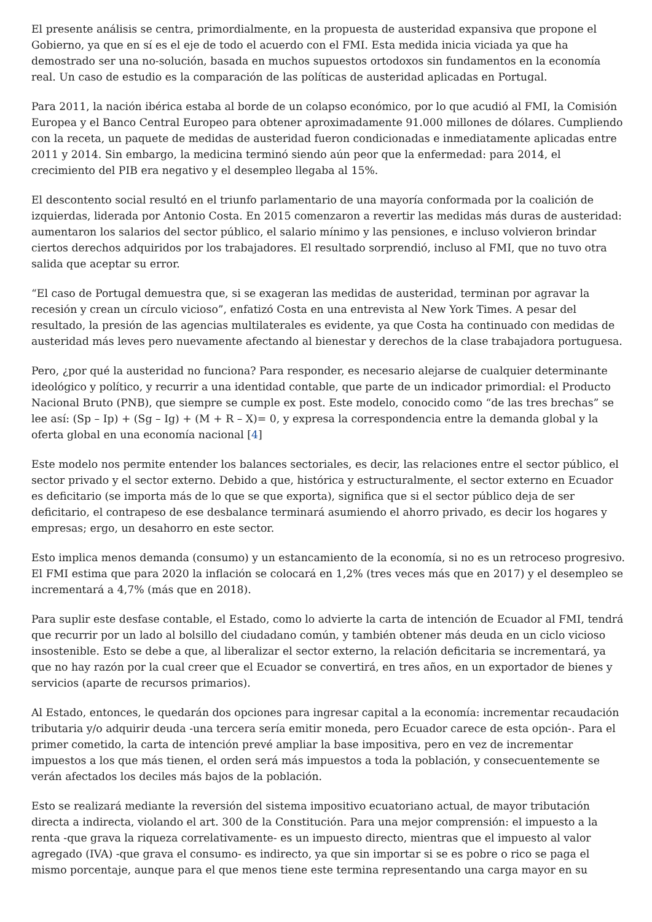El presente análisis se centra, primordialmente, en la propuesta de austeridad expansiva que propone el Gobierno, ya que en sí es el eje de todo el acuerdo con el FMI. Esta medida inicia viciada ya que ha demostrado ser una no-solución, basada en muchos supuestos ortodoxos sin fundamentos en la economía real. Un caso de estudio es la comparación de las políticas de austeridad aplicadas en Portugal.
Para 2011, la nación ibérica estaba al borde de un colapso económico, por lo que acudió al FMI, la Comisión Europea y el Banco Central Europeo para obtener aproximadamente 91.000 millones de dólares. Cumpliendo con la receta, un paquete de medidas de austeridad fueron condicionadas e inmediatamente aplicadas entre 2011 y 2014. Sin embargo, la medicina terminó siendo aún peor que la enfermedad: para 2014, el crecimiento del PIB era negativo y el desempleo llegaba al 15%.
El descontento social resultó en el triunfo parlamentario de una mayoría conformada por la coalición de izquierdas, liderada por Antonio Costa. En 2015 comenzaron a revertir las medidas más duras de austeridad: aumentaron los salarios del sector público, el salario mínimo y las pensiones, e incluso volvieron brindar ciertos derechos adquiridos por los trabajadores. El resultado sorprendió, incluso al FMI, que no tuvo otra salida que aceptar su error.
“El caso de Portugal demuestra que, si se exageran las medidas de austeridad, terminan por agravar la recesión y crean un círculo vicioso”, enfatizó Costa en una entrevista al New York Times. A pesar del resultado, la presión de las agencias multilaterales es evidente, ya que Costa ha continuado con medidas de austeridad más leves pero nuevamente afectando al bienestar y derechos de la clase trabajadora portuguesa.
Pero, ¿por qué la austeridad no funciona? Para responder, es necesario alejarse de cualquier determinante ideológico y político, y recurrir a una identidad contable, que parte de un indicador primordial: el Producto Nacional Bruto (PNB), que siempre se cumple ex post. Este modelo, conocido como “de las tres brechas” se lee así: (Sp – Ip) + (Sg – Ig) + (M + R – X)= 0, y expresa la correspondencia entre la demanda global y la oferta global en una economía nacional [4]
Este modelo nos permite entender los balances sectoriales, es decir, las relaciones entre el sector público, el sector privado y el sector externo. Debido a que, histórica y estructuralmente, el sector externo en Ecuador es deficitario (se importa más de lo que se que exporta), significa que si el sector público deja de ser deficitario, el contrapeso de ese desbalance terminará asumiendo el ahorro privado, es decir los hogares y empresas; ergo, un desahorro en este sector.
Esto implica menos demanda (consumo) y un estancamiento de la economía, si no es un retroceso progresivo. El FMI estima que para 2020 la inflación se colocará en 1,2% (tres veces más que en 2017) y el desempleo se incrementará a 4,7% (más que en 2018).
Para suplir este desfase contable, el Estado, como lo advierte la carta de intención de Ecuador al FMI, tendrá que recurrir por un lado al bolsillo del ciudadano común, y también obtener más deuda en un ciclo vicioso insostenible. Esto se debe a que, al liberalizar el sector externo, la relación deficitaria se incrementará, ya que no hay razón por la cual creer que el Ecuador se convertirá, en tres años, en un exportador de bienes y servicios (aparte de recursos primarios).
Al Estado, entonces, le quedarán dos opciones para ingresar capital a la economía: incrementar recaudación tributaria y/o adquirir deuda -una tercera sería emitir moneda, pero Ecuador carece de esta opción-. Para el primer cometido, la carta de intención prevé ampliar la base impositiva, pero en vez de incrementar impuestos a los que más tienen, el orden será más impuestos a toda la población, y consecuentemente se verán afectados los deciles más bajos de la población.
Esto se realizará mediante la reversión del sistema impositivo ecuatoriano actual, de mayor tributación directa a indirecta, violando el art. 300 de la Constitución. Para una mejor comprensión: el impuesto a la renta -que grava la riqueza correlativamente- es un impuesto directo, mientras que el impuesto al valor agregado (IVA) -que grava el consumo- es indirecto, ya que sin importar si se es pobre o rico se paga el mismo porcentaje, aunque para el que menos tiene este termina representando una carga mayor en su